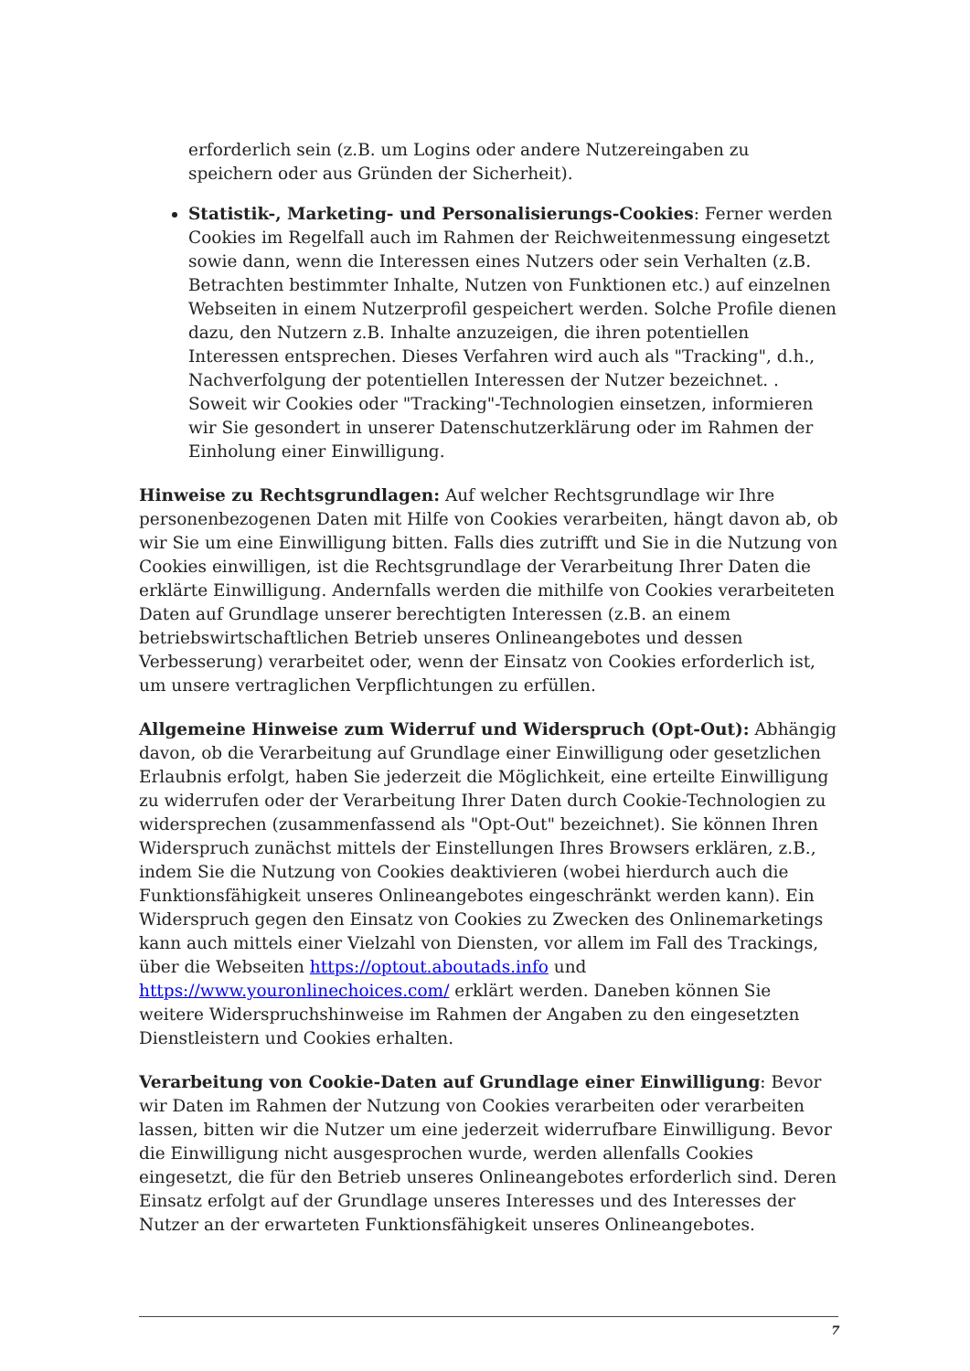erforderlich sein (z.B. um Logins oder andere Nutzereingaben zu speichern oder aus Gründen der Sicherheit).
Statistik-, Marketing- und Personalisierungs-Cookies: Ferner werden Cookies im Regelfall auch im Rahmen der Reichweitenmessung eingesetzt sowie dann, wenn die Interessen eines Nutzers oder sein Verhalten (z.B. Betrachten bestimmter Inhalte, Nutzen von Funktionen etc.) auf einzelnen Webseiten in einem Nutzerprofil gespeichert werden. Solche Profile dienen dazu, den Nutzern z.B. Inhalte anzuzeigen, die ihren potentiellen Interessen entsprechen. Dieses Verfahren wird auch als "Tracking", d.h., Nachverfolgung der potentiellen Interessen der Nutzer bezeichnet. . Soweit wir Cookies oder "Tracking"-Technologien einsetzen, informieren wir Sie gesondert in unserer Datenschutzerklärung oder im Rahmen der Einholung einer Einwilligung.
Hinweise zu Rechtsgrundlagen: Auf welcher Rechtsgrundlage wir Ihre personenbezogenen Daten mit Hilfe von Cookies verarbeiten, hängt davon ab, ob wir Sie um eine Einwilligung bitten. Falls dies zutrifft und Sie in die Nutzung von Cookies einwilligen, ist die Rechtsgrundlage der Verarbeitung Ihrer Daten die erklärte Einwilligung. Andernfalls werden die mithilfe von Cookies verarbeiteten Daten auf Grundlage unserer berechtigten Interessen (z.B. an einem betriebswirtschaftlichen Betrieb unseres Onlineangebotes und dessen Verbesserung) verarbeitet oder, wenn der Einsatz von Cookies erforderlich ist, um unsere vertraglichen Verpflichtungen zu erfüllen.
Allgemeine Hinweise zum Widerruf und Widerspruch (Opt-Out): Abhängig davon, ob die Verarbeitung auf Grundlage einer Einwilligung oder gesetzlichen Erlaubnis erfolgt, haben Sie jederzeit die Möglichkeit, eine erteilte Einwilligung zu widerrufen oder der Verarbeitung Ihrer Daten durch Cookie-Technologien zu widersprechen (zusammenfassend als "Opt-Out" bezeichnet). Sie können Ihren Widerspruch zunächst mittels der Einstellungen Ihres Browsers erklären, z.B., indem Sie die Nutzung von Cookies deaktivieren (wobei hierdurch auch die Funktionsfähigkeit unseres Onlineangebotes eingeschränkt werden kann). Ein Widerspruch gegen den Einsatz von Cookies zu Zwecken des Onlinemarketings kann auch mittels einer Vielzahl von Diensten, vor allem im Fall des Trackings, über die Webseiten https://optout.aboutads.info und https://www.youronlinechoices.com/ erklärt werden. Daneben können Sie weitere Widerspruchshinweise im Rahmen der Angaben zu den eingesetzten Dienstleistern und Cookies erhalten.
Verarbeitung von Cookie-Daten auf Grundlage einer Einwilligung: Bevor wir Daten im Rahmen der Nutzung von Cookies verarbeiten oder verarbeiten lassen, bitten wir die Nutzer um eine jederzeit widerrufbare Einwilligung. Bevor die Einwilligung nicht ausgesprochen wurde, werden allenfalls Cookies eingesetzt, die für den Betrieb unseres Onlineangebotes erforderlich sind. Deren Einsatz erfolgt auf der Grundlage unseres Interesses und des Interesses der Nutzer an der erwarteten Funktionsfähigkeit unseres Onlineangebotes.
7